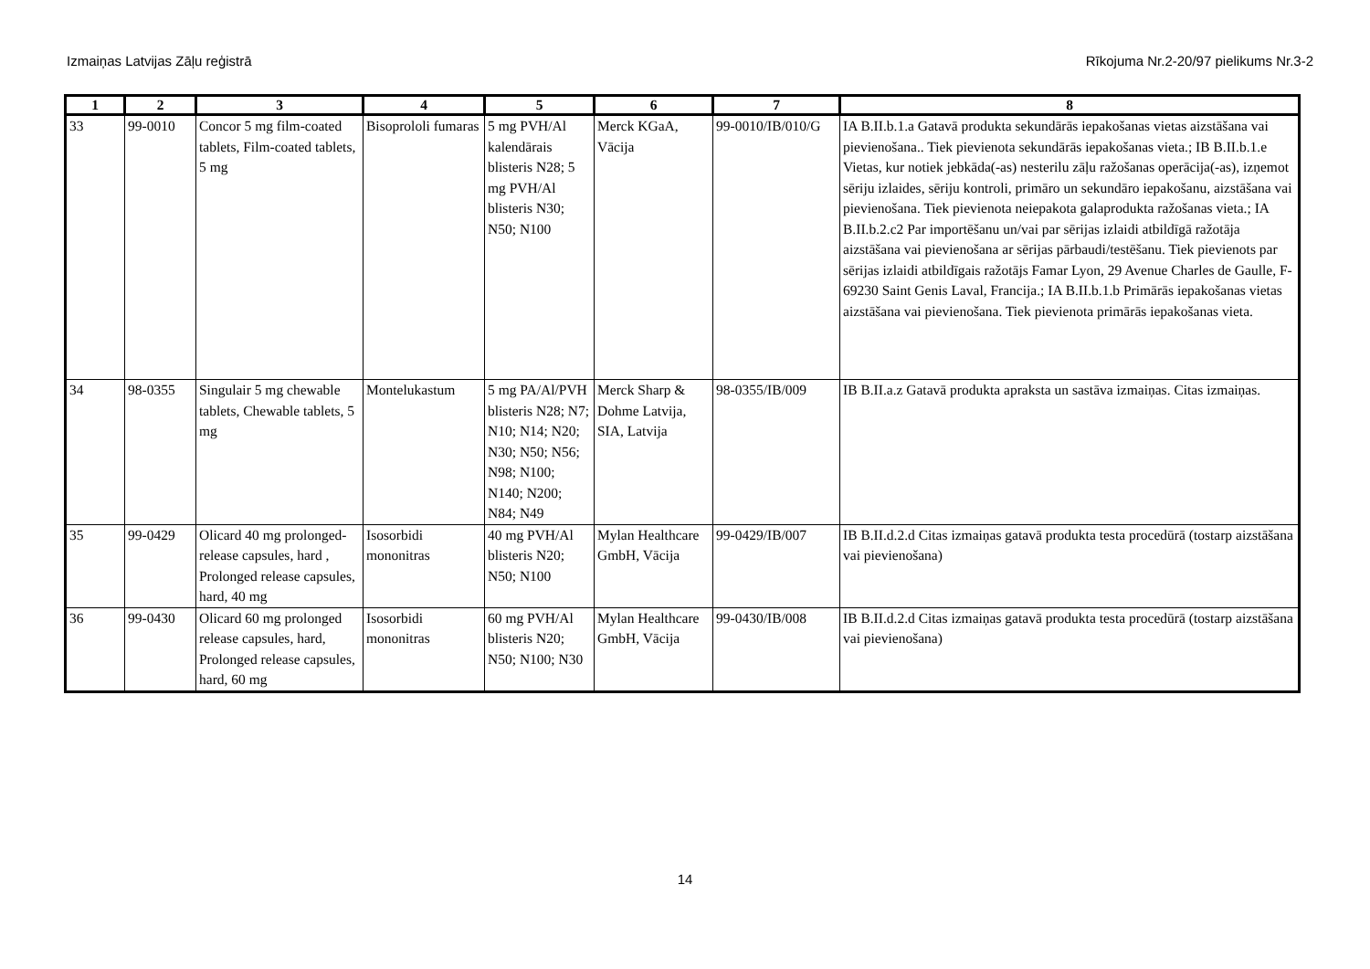Izmaiņas Latvijas Zāļu reģistrā Rīkojuma Nr.2-20/97 pielikums Nr.3-2
| 1 | 2 | 3 | 4 | 5 | 6 | 7 | 8 |
| --- | --- | --- | --- | --- | --- | --- | --- |
| 33 | 99-0010 | Concor 5 mg film-coated tablets, Film-coated tablets, 5 mg | Bisoprololi fumaras | 5 mg PVH/Al kalendārais blisteris N28; 5 mg PVH/Al blisteris N30; N50; N100 | Merck KGaA, Vācija | 99-0010/IB/010/G | IA B.II.b.1.a Gatavā produkta sekundārās iepakošanas vietas aizstāšana vai pievienošana.. Tiek pievienota sekundārās iepakošanas vieta.; IB B.II.b.1.e Vietas, kur notiek jebkāda(-as) nesterilu zāļu ražošanas operācija(-as), izņemot sēriju izlaides, sēriju kontroli, primāro un sekundāro iepakošanu, aizstāšana vai pievienošana. Tiek pievienota neiepakota galaprodukta ražošanas vieta.; IA B.II.b.2.c2 Par importēšanu un/vai par sērijas izlaidi atbildīgā ražotāja aizstāšana vai pievienošana ar sērijas pārbaudi/testēšanu. Tiek pievienots par sērijas izlaidi atbildīgais ražotājs Famar Lyon, 29 Avenue Charles de Gaulle, F-69230 Saint Genis Laval, Francija.; IA B.II.b.1.b Primārās iepakošanas vietas aizstāšana vai pievienošana. Tiek pievienota primārās iepakošanas vieta. |
| 34 | 98-0355 | Singulair 5 mg chewable tablets, Chewable tablets, 5 mg | Montelukastum | 5 mg PA/Al/PVH blisteris N28; N7; N10; N14; N20; N30; N50; N56; N98; N100; N140; N200; N84; N49 | Merck Sharp & Dohme Latvija, SIA, Latvija | 98-0355/IB/009 | IB B.II.a.z Gatavā produkta apraksta un sastāva izmaiņas. Citas izmaiņas. |
| 35 | 99-0429 | Olicard 40 mg prolonged-release capsules, hard , Prolonged release capsules, hard, 40 mg | Isosorbidi mononitras | 40 mg PVH/Al blisteris N20; N50; N100 | Mylan Healthcare GmbH, Vācija | 99-0429/IB/007 | IB B.II.d.2.d Citas izmaiņas gatavā produkta testa procedūrā (tostarp aizstāšana vai pievienošana) |
| 36 | 99-0430 | Olicard 60 mg prolonged release capsules, hard, Prolonged release capsules, hard, 60 mg | Isosorbidi mononitras | 60 mg PVH/Al blisteris N20; N50; N100; N30 | Mylan Healthcare GmbH, Vācija | 99-0430/IB/008 | IB B.II.d.2.d Citas izmaiņas gatavā produkta testa procedūrā (tostarp aizstāšana vai pievienošana) |
14